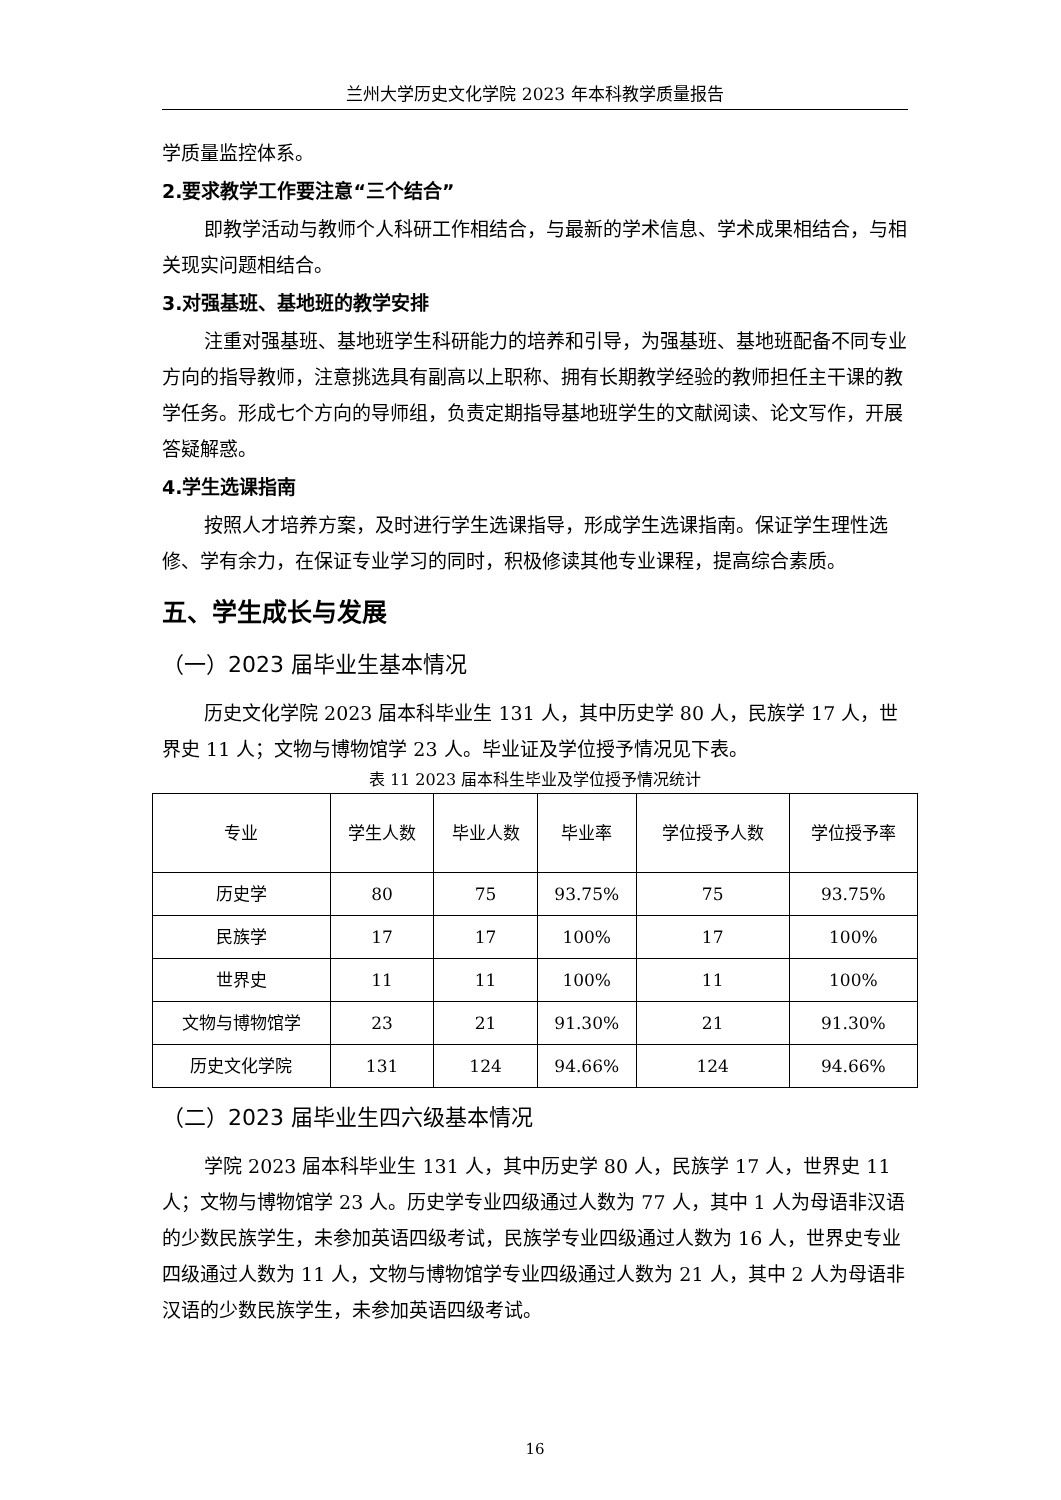兰州大学历史文化学院 2023 年本科教学质量报告
学质量监控体系。
2.要求教学工作要注意“三个结合”
即教学活动与教师个人科研工作相结合，与最新的学术信息、学术成果相结合，与相关现实问题相结合。
3.对强基班、基地班的教学安排
注重对强基班、基地班学生科研能力的培养和引导，为强基班、基地班配备不同专业方向的指导教师，注意挑选具有副高以上职称、拥有长期教学经验的教师担任主干课的教学任务。形成七个方向的导师组，负责定期指导基地班学生的文献阅读、论文写作，开展答疑解惑。
4.学生选课指南
按照人才培养方案，及时进行学生选课指导，形成学生选课指南。保证学生理性选修、学有余力，在保证专业学习的同时，积极修读其他专业课程，提高综合素质。
五、学生成长与发展
（一）2023 届毕业生基本情况
历史文化学院 2023 届本科毕业生 131 人，其中历史学 80 人，民族学 17 人，世界史 11 人；文物与博物馆学 23 人。毕业证及学位授予情况见下表。
表 11 2023 届本科生毕业及学位授予情况统计
| 专业 | 学生人数 | 毕业人数 | 毕业率 | 学位授予人数 | 学位授予率 |
| --- | --- | --- | --- | --- | --- |
| 历史学 | 80 | 75 | 93.75% | 75 | 93.75% |
| 民族学 | 17 | 17 | 100% | 17 | 100% |
| 世界史 | 11 | 11 | 100% | 11 | 100% |
| 文物与博物馆学 | 23 | 21 | 91.30% | 21 | 91.30% |
| 历史文化学院 | 131 | 124 | 94.66% | 124 | 94.66% |
（二）2023 届毕业生四六级基本情况
学院 2023 届本科毕业生 131 人，其中历史学 80 人，民族学 17 人，世界史 11 人；文物与博物馆学 23 人。历史学专业四级通过人数为 77 人，其中 1 人为母语非汉语的少数民族学生，未参加英语四级考试，民族学专业四级通过人数为 16 人，世界史专业四级通过人数为 11 人，文物与博物馆学专业四级通过人数为 21 人，其中 2 人为母语非汉语的少数民族学生，未参加英语四级考试。
16